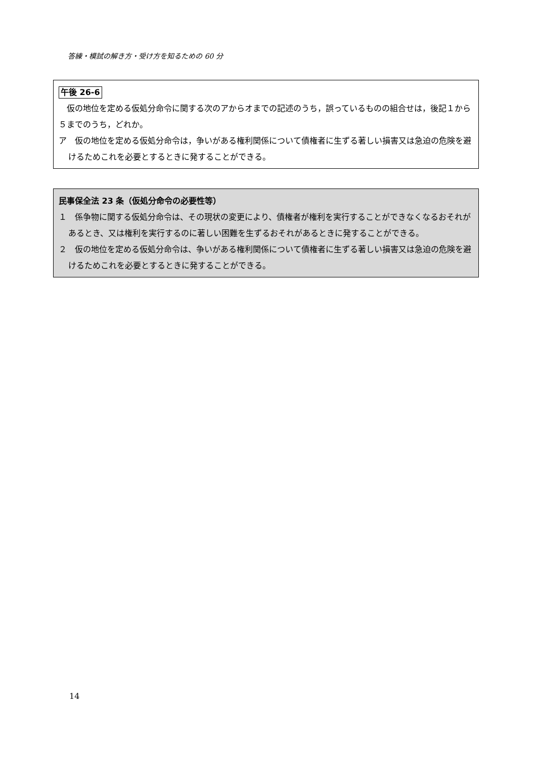答練・模試の解き方・受け方を知るための 60 分
午後 26-6
　仮の地位を定める仮処分命令に関する次のアからオまでの記述のうち，誤っているものの組合せは，後記１から５までのうち，どれか。
ア　仮の地位を定める仮処分命令は，争いがある権利関係について債権者に生ずる著しい損害又は急迫の危険を避けるためこれを必要とするときに発することができる。
民事保全法 23 条（仮処分命令の必要性等）
１　係争物に関する仮処分命令は、その現状の変更により、債権者が権利を実行することができなくなるおそれがあるとき、又は権利を実行するのに著しい困難を生ずるおそれがあるときに発することができる。
２　仮の地位を定める仮処分命令は、争いがある権利関係について債権者に生ずる著しい損害又は急迫の危険を避けるためこれを必要とするときに発することができる。
14